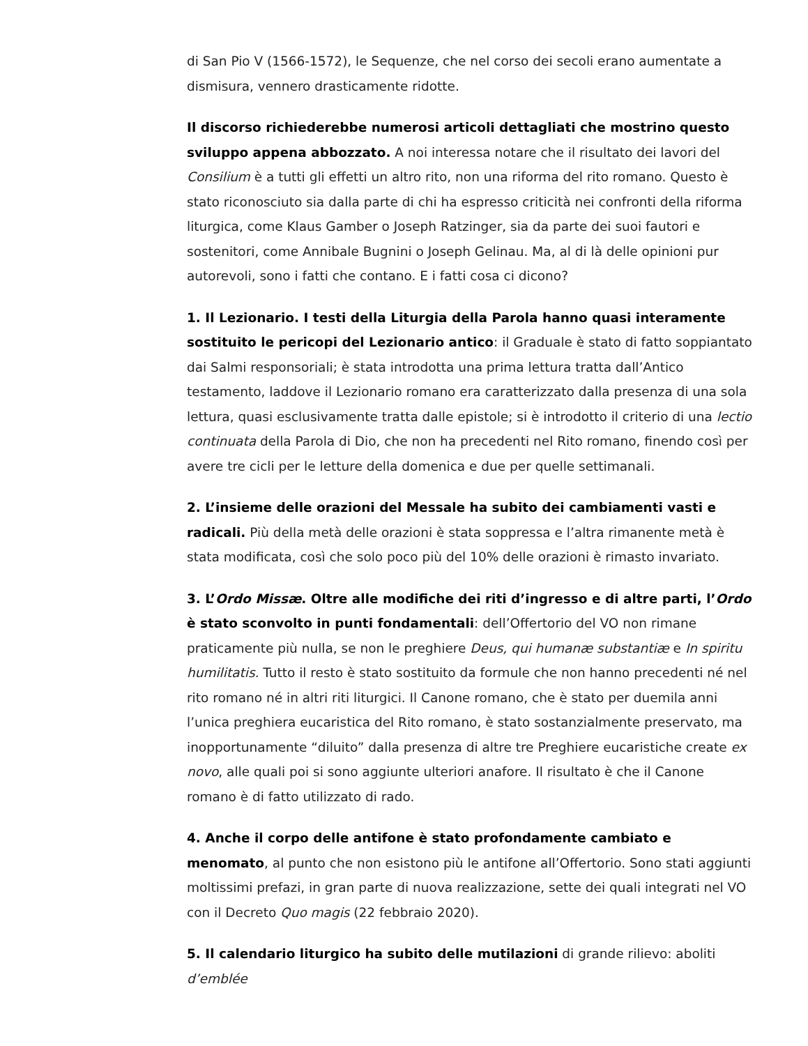di San Pio V (1566-1572), le Sequenze, che nel corso dei secoli erano aumentate a dismisura, vennero drasticamente ridotte.
Il discorso richiederebbe numerosi articoli dettagliati che mostrino questo sviluppo appena abbozzato. A noi interessa notare che il risultato dei lavori del Consilium è a tutti gli effetti un altro rito, non una riforma del rito romano. Questo è stato riconosciuto sia dalla parte di chi ha espresso criticità nei confronti della riforma liturgica, come Klaus Gamber o Joseph Ratzinger, sia da parte dei suoi fautori e sostenitori, come Annibale Bugnini o Joseph Gelinau. Ma, al di là delle opinioni pur autorevoli, sono i fatti che contano. E i fatti cosa ci dicono?
1. Il Lezionario. I testi della Liturgia della Parola hanno quasi interamente sostituito le pericopi del Lezionario antico: il Graduale è stato di fatto soppiantato dai Salmi responsoriali; è stata introdotta una prima lettura tratta dall’Antico testamento, laddove il Lezionario romano era caratterizzato dalla presenza di una sola lettura, quasi esclusivamente tratta dalle epistole; si è introdotto il criterio di una lectio continuata della Parola di Dio, che non ha precedenti nel Rito romano, finendo così per avere tre cicli per le letture della domenica e due per quelle settimanali.
2. L’insieme delle orazioni del Messale ha subito dei cambiamenti vasti e radicali. Più della metà delle orazioni è stata soppressa e l’altra rimanente metà è stata modificata, così che solo poco più del 10% delle orazioni è rimasto invariato.
3. L’Ordo Missæ. Oltre alle modifiche dei riti d’ingresso e di altre parti, l’Ordo è stato sconvolto in punti fondamentali: dell’Offertorio del VO non rimane praticamente più nulla, se non le preghiere Deus, qui humanæ substantiæ e In spiritu humilitatis. Tutto il resto è stato sostituito da formule che non hanno precedenti né nel rito romano né in altri riti liturgici. Il Canone romano, che è stato per duemila anni l’unica preghiera eucaristica del Rito romano, è stato sostanzialmente preservato, ma inopportunamente “diluito” dalla presenza di altre tre Preghiere eucaristiche create ex novo, alle quali poi si sono aggiunte ulteriori anafore. Il risultato è che il Canone romano è di fatto utilizzato di rado.
4. Anche il corpo delle antifone è stato profondamente cambiato e menomato, al punto che non esistono più le antifone all’Offertorio. Sono stati aggiunti moltissimi prefazi, in gran parte di nuova realizzazione, sette dei quali integrati nel VO con il Decreto Quo magis (22 febbraio 2020).
5. Il calendario liturgico ha subito delle mutilazioni di grande rilievo: aboliti
d’emblée